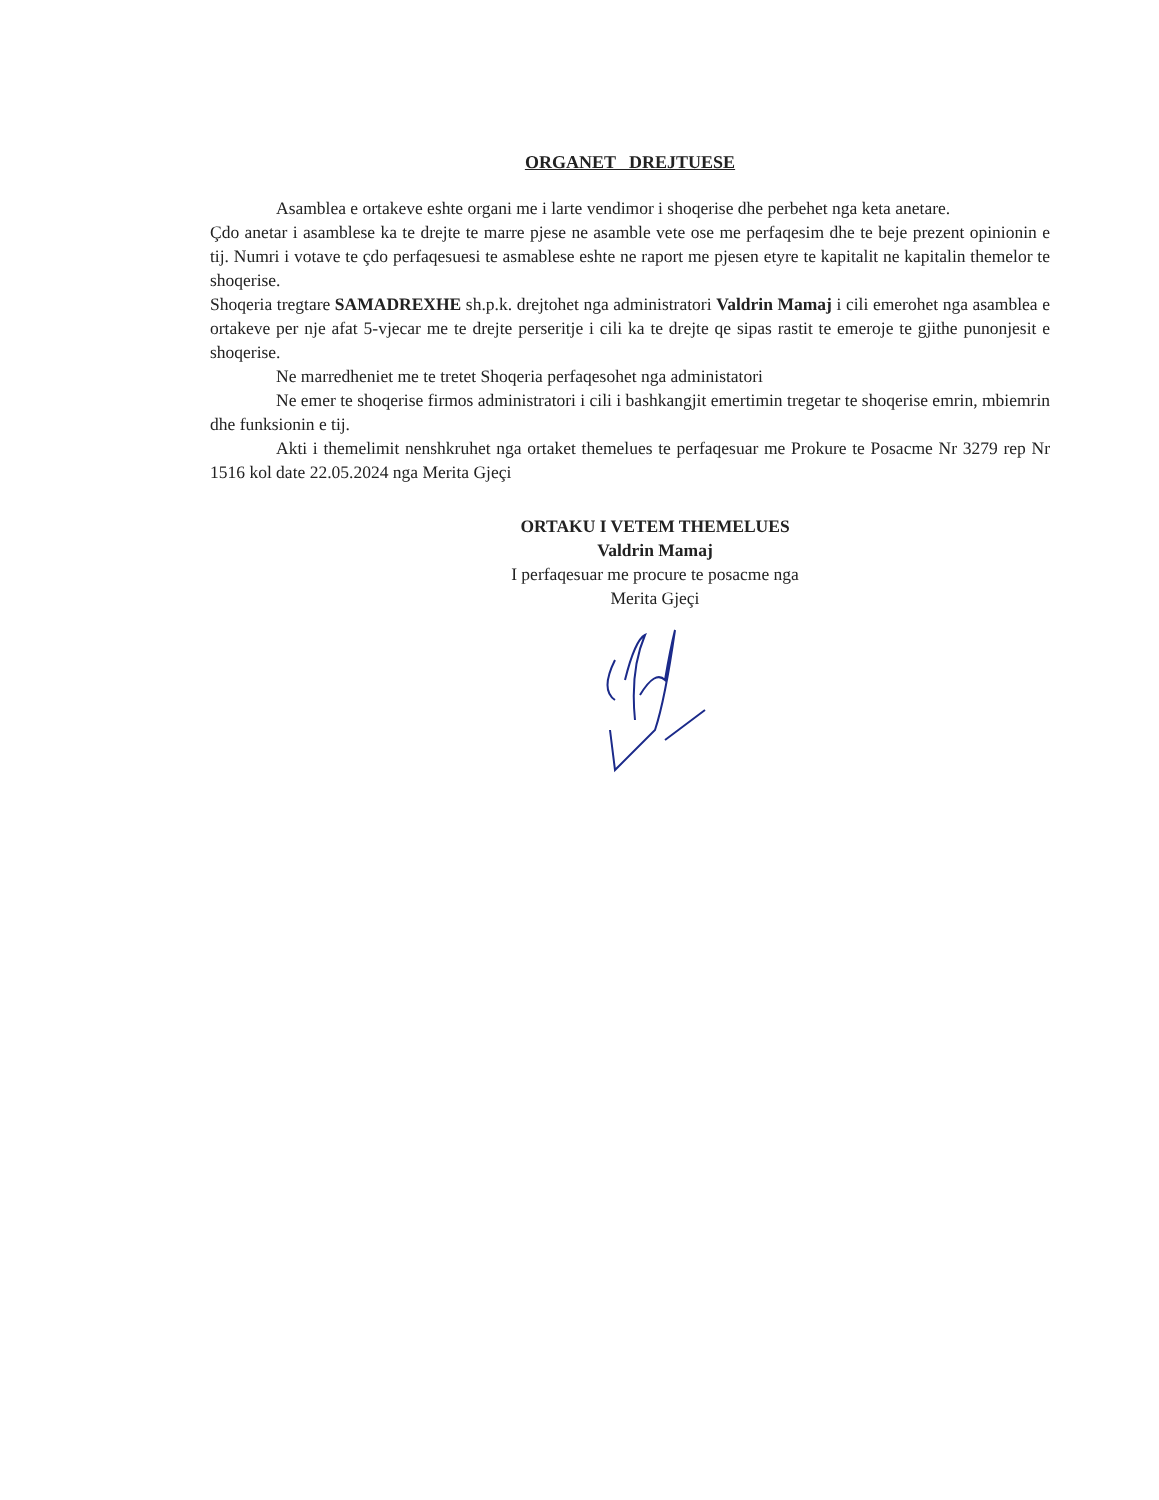ORGANET DREJTUESE
Asamblea e ortakeve eshte organi me i larte vendimor i shoqerise dhe perbehet nga keta anetare.
Çdo anetar i asamblese ka te drejte te marre pjese ne asamble vete ose me perfaqesim dhe te beje prezent opinionin e tij. Numri i votave te çdo perfaqesuesi te asmablese eshte ne raport me pjesen etyre te kapitalit ne kapitalin themelor te shoqerise.
Shoqeria tregtare SAMADREXHE sh.p.k. drejtohet nga administratori Valdrin Mamaj i cili emerohet nga asamblea e ortakeve per nje afat 5-vjecar me te drejte perseritje i cili ka te drejte qe sipas rastit te emeroje te gjithe punonjesit e shoqerise.
Ne marredheniet me te tretet Shoqeria perfaqesohet nga administatori
Ne emer te shoqerise firmos administratori i cili i bashkangjit emertimin tregetar te shoqerise emrin, mbiemrin dhe funksionin e tij.
Akti i themelimit nenshkruhet nga ortaket themelues te perfaqesuar me Prokure te Posacme Nr 3279 rep Nr 1516 kol date 22.05.2024 nga Merita Gjeçi
ORTAKU I VETEM THEMELUES
Valdrin Mamaj
I perfaqesuar me procure te posacme nga
Merita Gjeçi